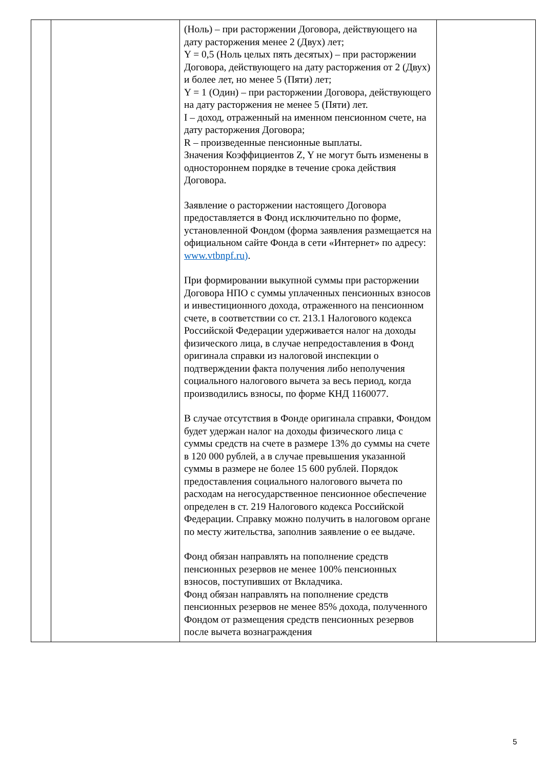| | | (Ноль) – при расторжении Договора, действующего на дату расторжения менее 2 (Двух) лет; Y = 0,5 (Ноль целых пять десятых) – при расторжении Договора, действующего на дату расторжения от 2 (Двух) и более лет, но менее 5 (Пяти) лет; Y = 1 (Один) – при расторжении Договора, действующего на дату расторжения не менее 5 (Пяти) лет. I – доход, отраженный на именном пенсионном счете, на дату расторжения Договора; R – произведенные пенсионные выплаты. Значения Коэффициентов Z, Y не могут быть изменены в одностороннем порядке в течение срока действия Договора. Заявление о расторжении настоящего Договора предоставляется в Фонд исключительно по форме, установленной Фондом (форма заявления размещается на официальном сайте Фонда в сети «Интернет» по адресу: www.vtbnpf.ru) . При формировании выкупной суммы при расторжении Договора НПО с суммы уплаченных пенсионных взносов и инвестиционного дохода, отраженного на пенсионном счете, в соответствии со ст. 213.1 Налогового кодекса Российской Федерации удерживается налог на доходы физического лица, в случае непредоставления в Фонд оригинала справки из налоговой инспекции о подтверждении факта получения либо неполучения социального налогового вычета за весь период, когда производились взносы, по форме КНД 1160077. В случае отсутствия в Фонде оригинала справки, Фондом будет удержан налог на доходы физического лица с суммы средств на счете в размере 13% до суммы на счете в 120 000 рублей, а в случае превышения указанной суммы в размере не более 15 600 рублей. Порядок предоставления социального налогового вычета по расходам на негосударственное пенсионное обеспечение определен в ст. 219 Налогового кодекса Российской Федерации. Справку можно получить в налоговом органе по месту жительства, заполнив заявление о ее выдаче. Фонд обязан направлять на пополнение средств пенсионных резервов не менее 100% пенсионных взносов, поступивших от Вкладчика. Фонд обязан направлять на пополнение средств пенсионных резервов не менее 85% дохода, полученного Фондом от размещения средств пенсионных резервов после вычета вознаграждения | |
5